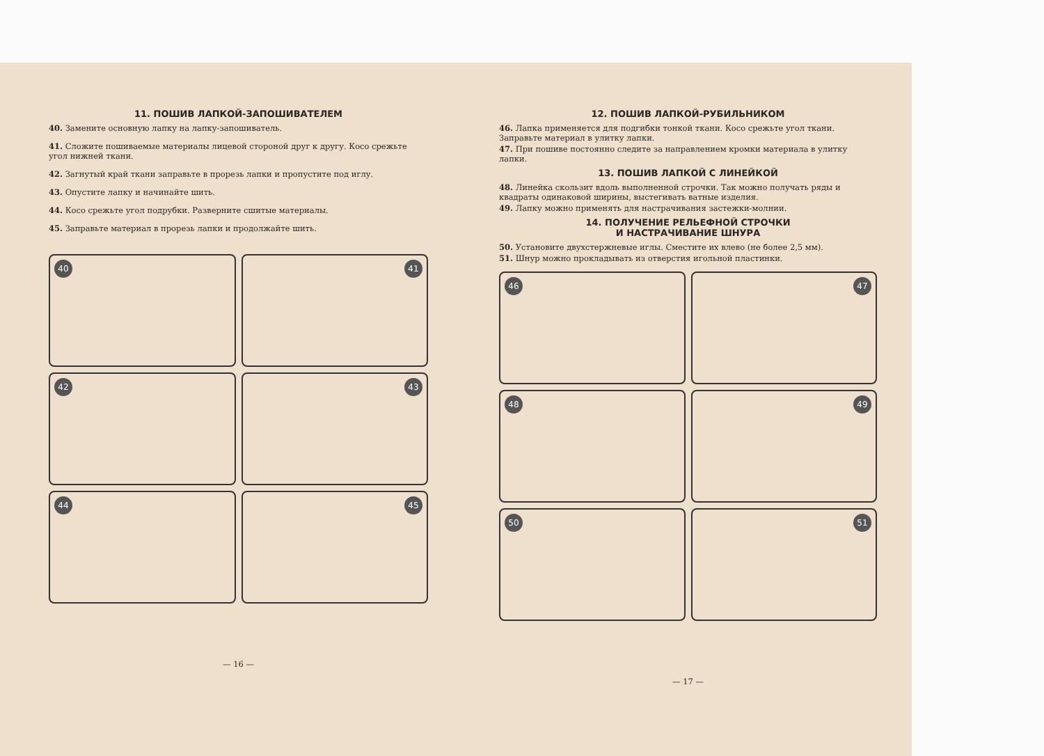11. ПОШИВ ЛАПКОЙ-ЗАПОШИВАТЕЛЕМ
40. Замените основную лапку на лапку-запошиватель.
41. Сложите пошиваемые материалы лицевой стороной друг к другу. Косо срежьте угол нижней ткани.
42. Загнутый край ткани заправьте в прорезь лапки и пропустите под иглу.
43. Опустите лапку и начинайте шить.
44. Косо срежьте угол подрубки. Разверните сшитые материалы.
45. Заправьте материал в прорезь лапки и продолжайте шить.
40
41
42
43
44
45
— 16 —
12. ПОШИВ ЛАПКОЙ-РУБИЛЬНИКОМ
46. Лапка применяется для подгибки тонкой ткани. Косо срежьте угол ткани. Заправьте материал в улитку лапки.
47. При пошиве постоянно следите за направлением кромки материала в улитку лапки.
13. ПОШИВ ЛАПКОЙ С ЛИНЕЙКОЙ
48. Линейка скользит вдоль выполненной строчки. Так можно получать ряды и квадраты одинаковой ширины, выстегивать ватные изделия.
49. Лапку можно применять для настрачивания застежки-молнии.
14. ПОЛУЧЕНИЕ РЕЛЬЕФНОЙ СТРОЧКИ
И НАСТРАЧИВАНИЕ ШНУРА
50. Установите двухстержневые иглы. Сместите их влево (не более 2,5 мм).
51. Шнур можно прокладывать из отверстия игольной пластинки.
46
47
48
49
50
51
— 17 —